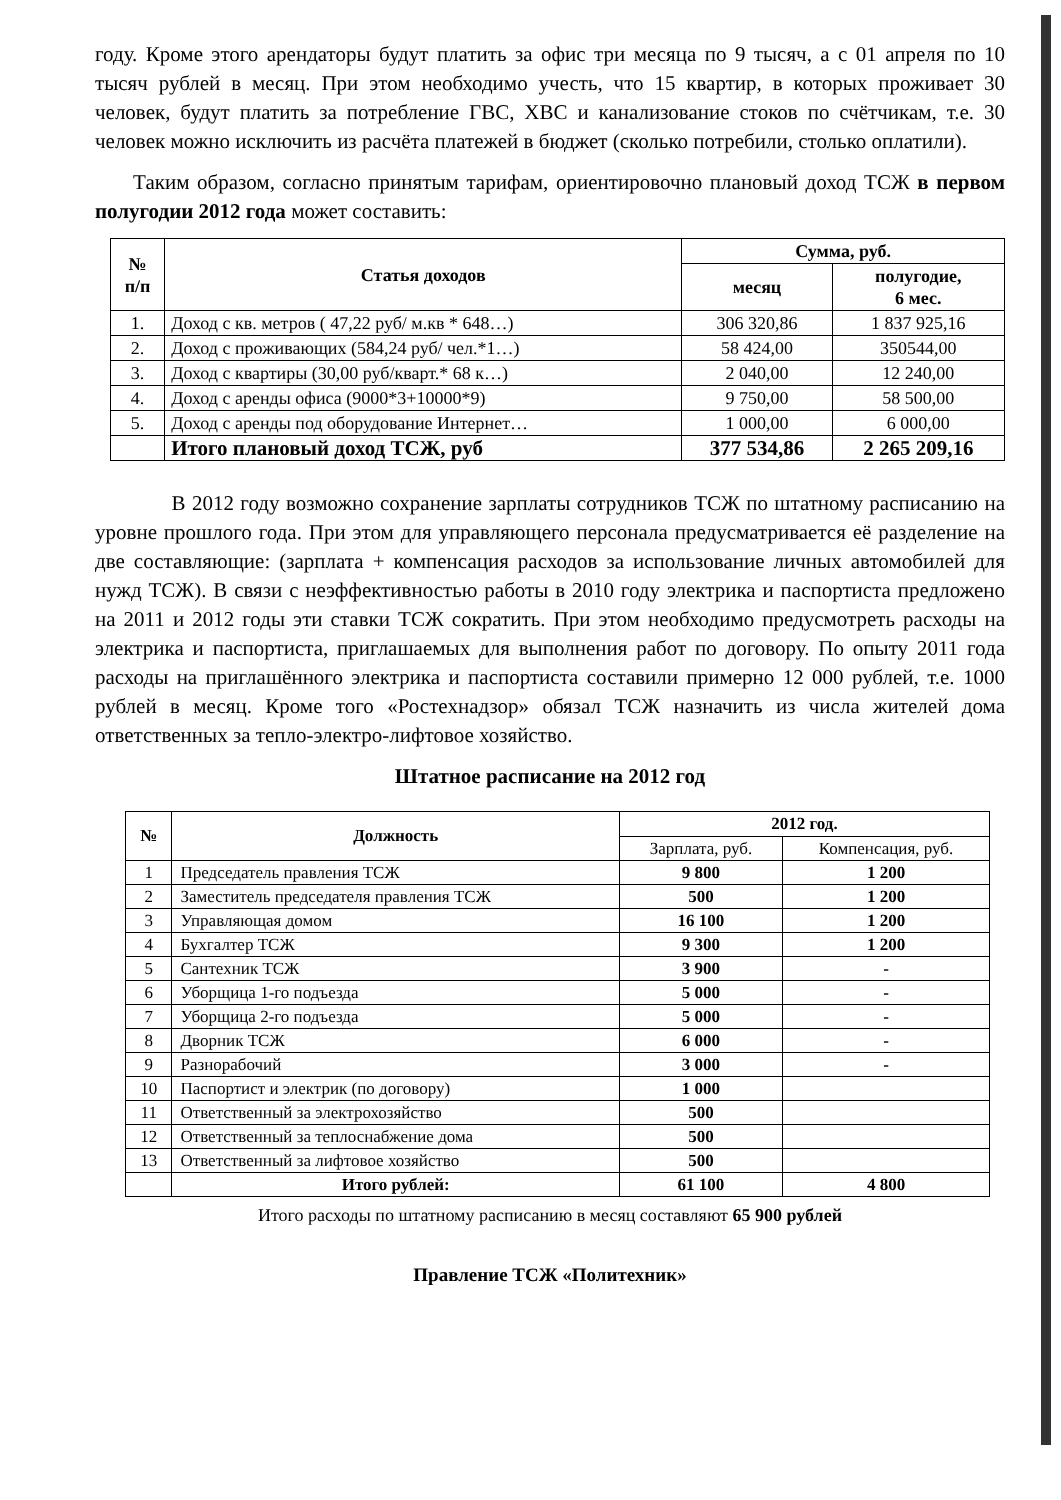году. Кроме этого арендаторы будут платить за офис три месяца по 9 тысяч, а с 01 апреля по 10 тысяч рублей в месяц. При этом необходимо учесть, что 15 квартир, в которых проживает 30 человек, будут платить за потребление ГВС, ХВС и канализование стоков по счётчикам, т.е. 30 человек можно исключить из расчёта платежей в бюджет (сколько потребили, столько оплатили).
Таким образом, согласно принятым тарифам, ориентировочно плановый доход ТСЖ в первом полугодии 2012 года может составить:
| № п/п | Статья доходов | Сумма, руб. | |
| --- | --- | --- | --- |
| | | месяц | полугодие, 6 мес. |
| 1. | Доход с кв. метров ( 47,22 руб/ м.кв * 648…) | 306 320,86 | 1 837 925,16 |
| 2. | Доход с проживающих (584,24 руб/ чел.*1…) | 58 424,00 | 350544,00 |
| 3. | Доход с квартиры (30,00 руб/кварт.* 68 к…) | 2 040,00 | 12 240,00 |
| 4. | Доход с аренды офиса (9000*3+10000*9) | 9 750,00 | 58 500,00 |
| 5. | Доход с аренды под оборудование Интернет… | 1 000,00 | 6 000,00 |
| | Итого плановый доход ТСЖ, руб | 377 534,86 | 2 265 209,16 |
В 2012 году возможно сохранение зарплаты сотрудников ТСЖ по штатному расписанию на уровне прошлого года. При этом для управляющего персонала предусматривается её разделение на две составляющие: (зарплата + компенсация расходов за использование личных автомобилей для нужд ТСЖ). В связи с неэффективностью работы в 2010 году электрика и паспортиста предложено на 2011 и 2012 годы эти ставки ТСЖ сократить. При этом необходимо предусмотреть расходы на электрика и паспортиста, приглашаемых для выполнения работ по договору. По опыту 2011 года расходы на приглашённого электрика и паспортиста составили примерно 12 000 рублей, т.е. 1000 рублей в месяц. Кроме того «Ростехнадзор» обязал ТСЖ назначить из числа жителей дома ответственных за тепло-электро-лифтовое хозяйство.
Штатное расписание на 2012 год
| № | Должность | 2012 год. | |
| --- | --- | --- | --- |
| | | Зарплата, руб. | Компенсация, руб. |
| 1 | Председатель правления ТСЖ | 9 800 | 1 200 |
| 2 | Заместитель председателя правления ТСЖ | 500 | 1 200 |
| 3 | Управляющая домом | 16 100 | 1 200 |
| 4 | Бухгалтер ТСЖ | 9 300 | 1 200 |
| 5 | Сантехник ТСЖ | 3 900 | - |
| 6 | Уборщица 1-го подъезда | 5 000 | - |
| 7 | Уборщица 2-го подъезда | 5 000 | - |
| 8 | Дворник ТСЖ | 6 000 | - |
| 9 | Разнорабочий | 3 000 | - |
| 10 | Паспортист и электрик (по договору) | 1 000 | |
| 11 | Ответственный за электрохозяйство | 500 | |
| 12 | Ответственный за теплоснабжение дома | 500 | |
| 13 | Ответственный за лифтовое хозяйство | 500 | |
| | Итого рублей: | 61 100 | 4 800 |
Итого расходы по штатному расписанию в месяц составляют 65 900 рублей
Правление ТСЖ «Политехник»